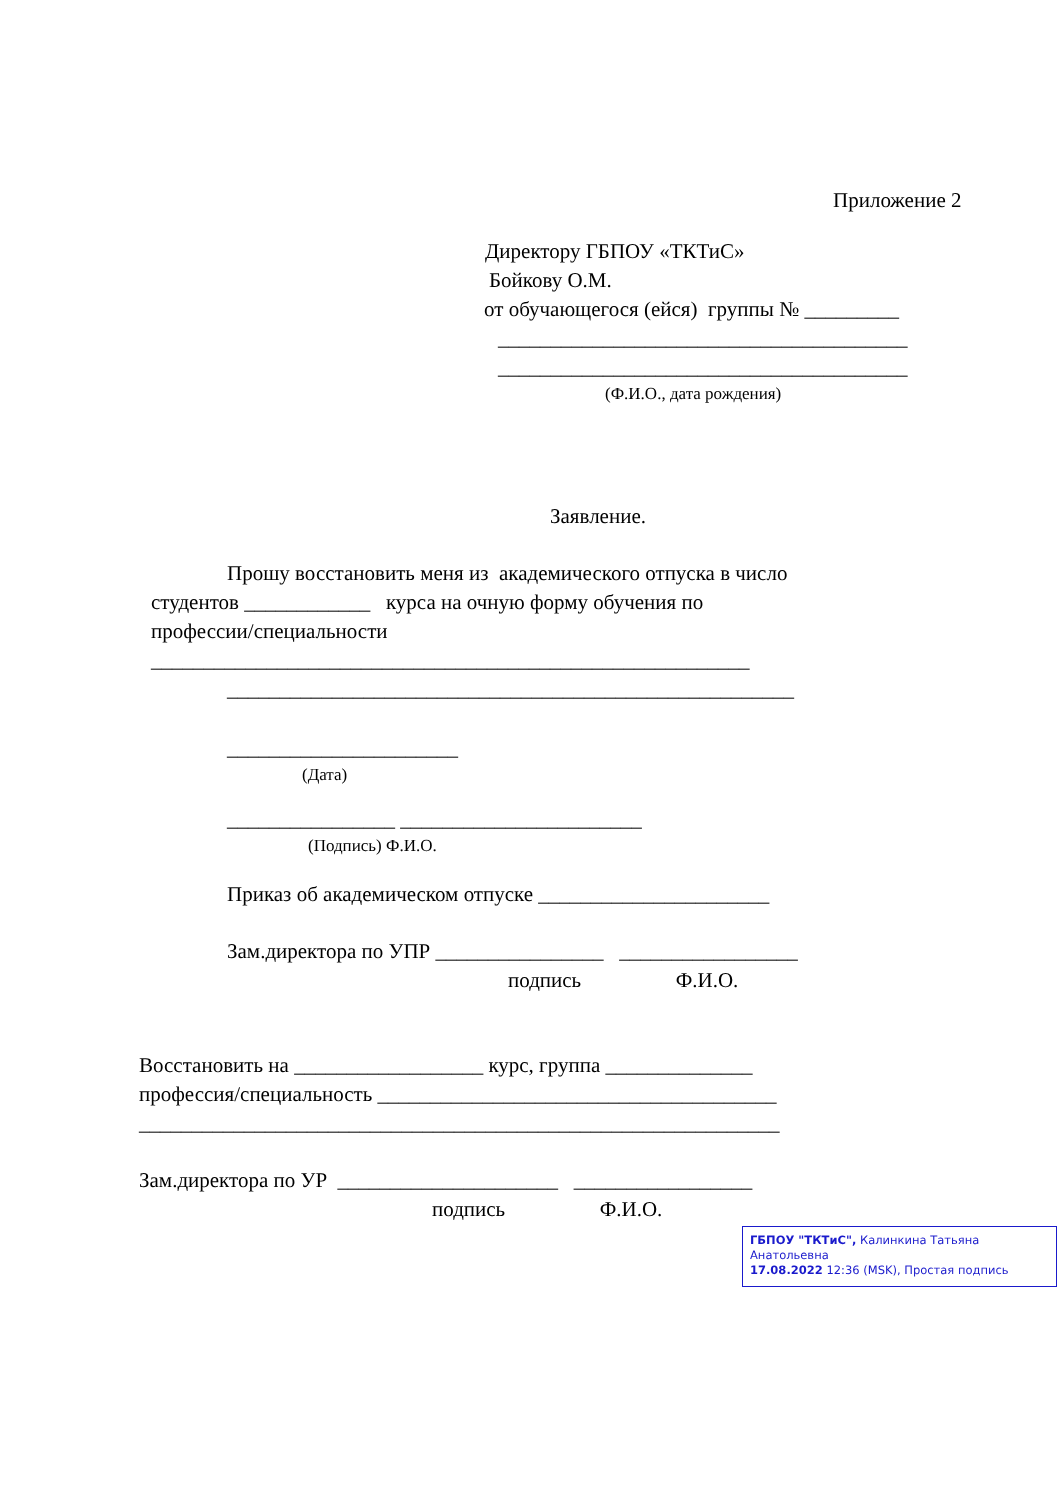Приложение 2
Директору ГБПОУ «ТКТиС»
Бойкову О.М.
от обучающегося (ейся) группы № _________
_______________________________________
_______________________________________
(Ф.И.О., дата рождения)
Заявление.
Прошу восстановить меня из академического отпуска в число
студентов ____________ курса на очную форму обучения по
профессии/специальности
_________________________________________________________
______________________________________________________
______________________
(Дата)
________________ _______________________
(Подпись) Ф.И.О.
Приказ об академическом отпуске ______________________
Зам.директора по УПР ________________ _________________
подпись Ф.И.О.
Восстановить на __________________ курс, группа ______________
профессия/специальность ______________________________________
_____________________________________________________________
Зам.директора по УР _____________________ _________________
подпись Ф.И.О.
ГБПОУ "ТКТиС", Калинкина Татьяна Анатольевна
17.08.2022 12:36 (MSK), Простая подпись